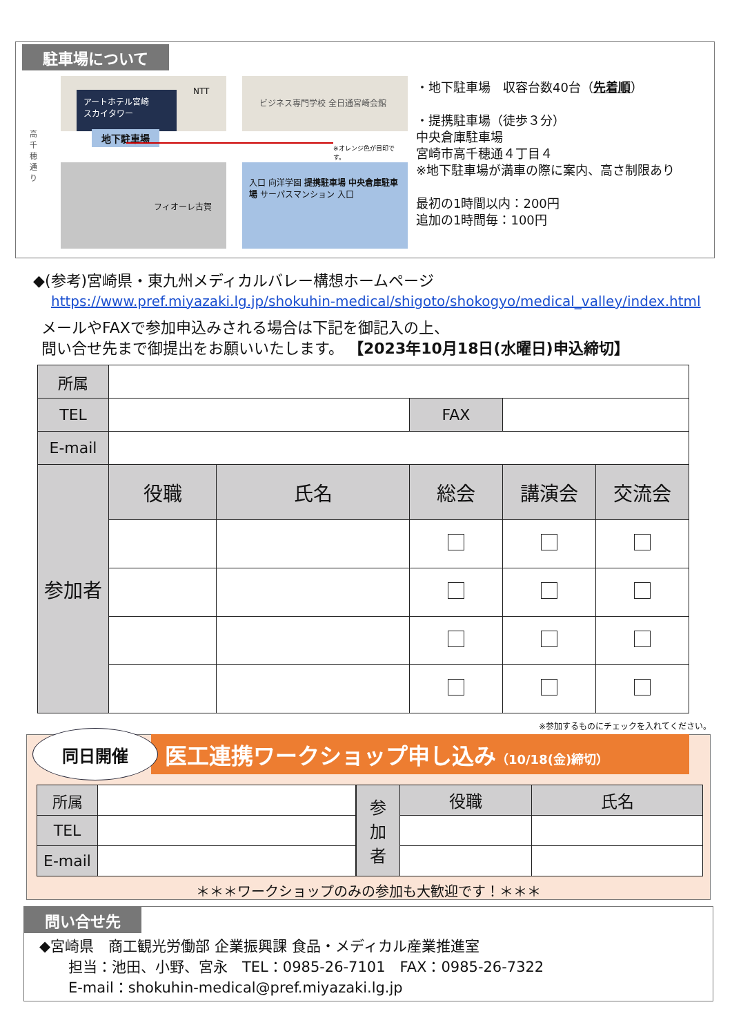駐車場について
高千穂通り
アートホテル宮崎
スカイタワー
地下駐車場
NTT
ビジネス専門学校 全日通宮崎会館
※オレンジ色が目印です。
フィオーレ古賀
入口 向洋学園 提携駐車場 中央倉庫駐車場 サーパスマンション 入口
・地下駐車場　収容台数40台（先着順）
・提携駐車場（徒歩３分）
中央倉庫駐車場
宮崎市高千穂通４丁目４
※地下駐車場が満車の際に案内、高さ制限あり
最初の1時間以内：200円
追加の1時間毎：100円
◆(参考)宮崎県・東九州メディカルバレー構想ホームページ
https://www.pref.miyazaki.lg.jp/shokuhin-medical/shigoto/shokogyo/medical_valley/index.html
メールやFAXで参加申込みされる場合は下記を御記入の上、
問い合せ先まで御提出をお願いいたします。 【2023年10月18日(水曜日)申込締切】
| 所属 | | | | | |
| TEL | | | FAX | | |
| E-mail | | | | | |
| 参加者 | 役職 | 氏名 | 総会 | 講演会 | 交流会 |
※参加するものにチェックを入れてください。
同日開催
医工連携ワークショップ申し込み（10/18(金)締切）
| 所属 | |
| TEL | |
| E-mail | |
| 参 加 者 | 役職 | 氏名 |
＊＊＊ワークショップのみの参加も大歓迎です！＊＊＊
問い合せ先
◆宮崎県　商工観光労働部 企業振興課 食品・メディカル産業推進室
　　担当：池田、小野、宮永　TEL：0985-26-7101　FAX：0985-26-7322
　　E-mail：shokuhin-medical@pref.miyazaki.lg.jp